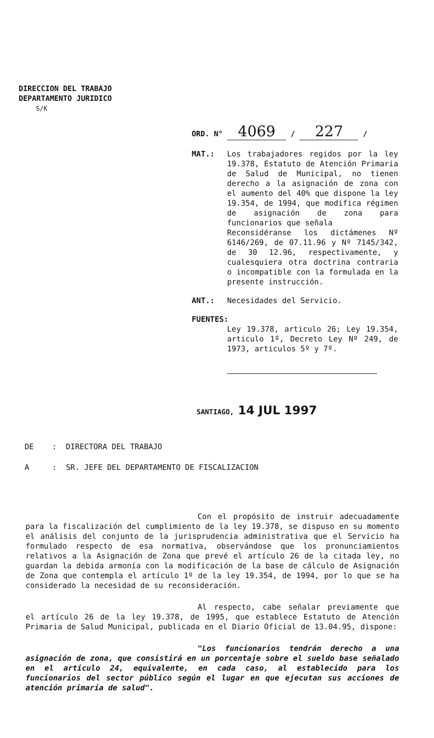DIRECCION DEL TRABAJO
DEPARTAMENTO JURIDICO
S/K
ORD. N° 4069 / 227 /
MAT.: Los trabajadores regidos por la ley 19.378, Estatuto de Atención Primaria de Salud de Municipal, no tienen derecho a la asignación de zona con el aumento del 40% que dispone la ley 19.354, de 1994, que modifica régimen de asignación de zona para funcionarios que señala
Reconsidéranse los dictámenes Nº 6146/269, de 07.11.96 y Nº 7145/342, de 30 12.96, respectivamente, y cualesquiera otra doctrina contraria o incompatible con la formulada en la presente instrucción.
ANT.: Necesidades del Servicio.
FUENTES:
Ley 19.378, articulo 26; Ley 19.354, articulo 1º, Decreto Ley Nº 249, de 1973, articulos 5º y 7º.
SANTIAGO, 14 JUL 1997
DE : DIRECTORA DEL TRABAJO
A : SR. JEFE DEL DEPARTAMENTO DE FISCALIZACION
Con el propósito de instruir adecuadamente para la fiscalización del cumplimiento de la ley 19.378, se dispuso en su momento el análisis del conjunto de la jurisprudencia administrativa que el Servicio ha formulado respecto de esa normativa, observándose que los pronunciamientos relativos a la Asignación de Zona que prevé el artículo 26 de la citada ley, no guardan la debida armonía con la modificación de la base de cálculo de Asignación de Zona que contempla el artículo 1º de la ley 19.354, de 1994, por lo que se ha considerado la necesidad de su reconsideración.
Al respecto, cabe señalar previamente que el artículo 26 de la ley 19.378, de 1995, que establece Estatuto de Atención Primaria de Salud Municipal, publicada en el Diario Oficial de 13.04.95, dispone:
"Los funcionarios tendrán derecho a una asignación de zona, que consistirá en un porcentaje sobre el sueldo base señalado en el artículo 24, equivalente, en cada caso, al establecido para los funcionarios del sector público según el lugar en que ejecutan sus acciones de atención primaria de salud".